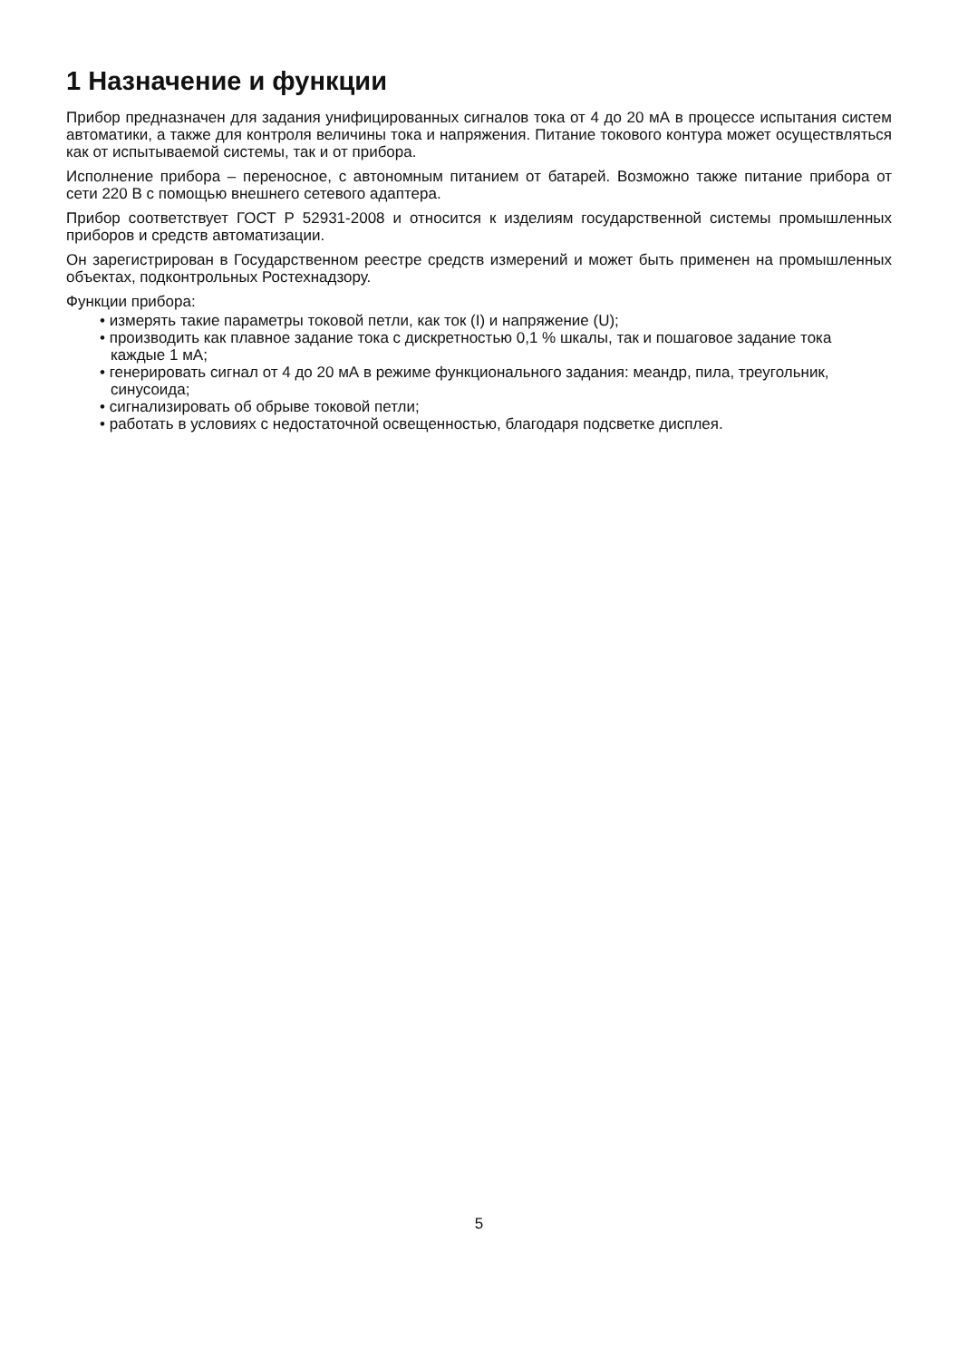1 Назначение и функции
Прибор предназначен для задания унифицированных сигналов тока от 4 до 20 мА в процессе испытания систем автоматики, а также для контроля величины тока и напряжения. Питание токового контура может осуществляться как от испытываемой системы, так и от прибора.
Исполнение прибора – переносное, с автономным питанием от батарей. Возможно также питание прибора от сети 220 В с помощью внешнего сетевого адаптера.
Прибор соответствует ГОСТ Р 52931-2008 и относится к изделиям государственной системы промышленных приборов и средств автоматизации.
Он зарегистрирован в Государственном реестре средств измерений и может быть применен на промышленных объектах, подконтрольных Ростехнадзору.
Функции прибора:
• измерять такие параметры токовой петли, как ток (I) и напряжение (U);
• производить как плавное задание тока с дискретностью 0,1 % шкалы, так и пошаговое задание тока каждые 1 мА;
• генерировать сигнал от 4 до 20 мА в режиме функционального задания: меандр, пила, треугольник, синусоида;
• сигнализировать об обрыве токовой петли;
• работать в условиях с недостаточной освещенностью, благодаря подсветке дисплея.
5